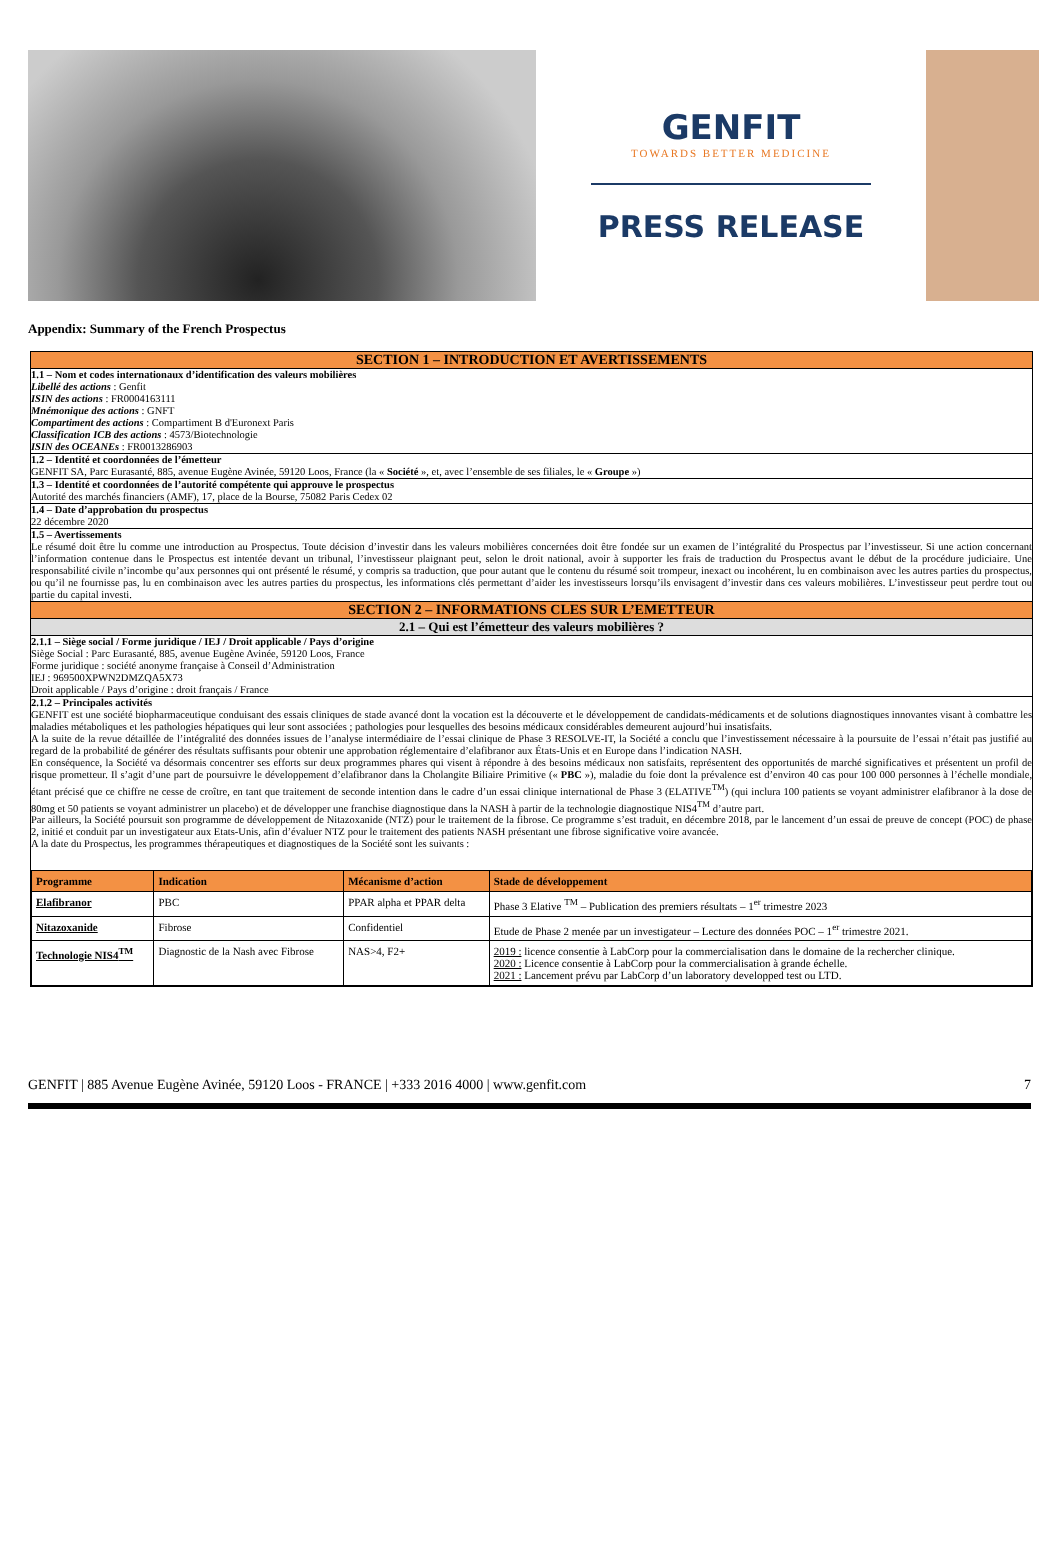GENFIT
TOWARDS BETTER MEDICINE
PRESS RELEASE
Appendix: Summary of the French Prospectus
SECTION 1 – INTRODUCTION ET AVERTISSEMENTS
1.1 – Nom et codes internationaux d’identification des valeurs mobilières
Libellé des actions : Genfit
ISIN des actions : FR0004163111
Mnémonique des actions : GNFT
Compartiment des actions : Compartiment B d'Euronext Paris
Classification ICB des actions : 4573/Biotechnologie
ISIN des OCEANEs : FR0013286903
1.2 – Identité et coordonnées de l’émetteur
GENFIT SA, Parc Eurasanté, 885, avenue Eugène Avinée, 59120 Loos, France (la « Société », et, avec l’ensemble de ses filiales, le « Groupe »)
1.3 – Identité et coordonnées de l’autorité compétente qui approuve le prospectus
Autorité des marchés financiers (AMF), 17, place de la Bourse, 75082 Paris Cedex 02
1.4 – Date d’approbation du prospectus
22 décembre 2020
1.5 – Avertissements
Le résumé doit être lu comme une introduction au Prospectus. Toute décision d’investir dans les valeurs mobilières concernées doit être fondée sur un examen de l’intégralité du Prospectus par l’investisseur. Si une action concernant l’information contenue dans le Prospectus est intentée devant un tribunal, l’investisseur plaignant peut, selon le droit national, avoir à supporter les frais de traduction du Prospectus avant le début de la procédure judiciaire. Une responsabilité civile n’incombe qu’aux personnes qui ont présenté le résumé, y compris sa traduction, que pour autant que le contenu du résumé soit trompeur, inexact ou incohérent, lu en combinaison avec les autres parties du prospectus, ou qu’il ne fournisse pas, lu en combinaison avec les autres parties du prospectus, les informations clés permettant d’aider les investisseurs lorsqu’ils envisagent d’investir dans ces valeurs mobilières. L’investisseur peut perdre tout ou partie du capital investi.
SECTION 2 – INFORMATIONS CLES SUR L’EMETTEUR
2.1 – Qui est l’émetteur des valeurs mobilières ?
2.1.1 – Siège social / Forme juridique / IEJ / Droit applicable / Pays d’origine
Siège Social : Parc Eurasanté, 885, avenue Eugène Avinée, 59120 Loos, France
Forme juridique : société anonyme française à Conseil d’Administration
IEJ : 969500XPWN2DMZQA5X73
Droit applicable / Pays d’origine : droit français / France
2.1.2 – Principales activités
GENFIT est une société biopharmaceutique conduisant des essais cliniques de stade avancé dont la vocation est la découverte et le développement de candidats-médicaments et de solutions diagnostiques innovantes visant à combattre les maladies métaboliques et les pathologies hépatiques qui leur sont associées ; pathologies pour lesquelles des besoins médicaux considérables demeurent aujourd’hui insatisfaits.
A la suite de la revue détaillée de l’intégralité des données issues de l’analyse intermédiaire de l’essai clinique de Phase 3 RESOLVE-IT, la Société a conclu que l’investissement nécessaire à la poursuite de l’essai n’était pas justifié au regard de la probabilité de générer des résultats suffisants pour obtenir une approbation réglementaire d’elafibranor aux États-Unis et en Europe dans l’indication NASH.
En conséquence, la Société va désormais concentrer ses efforts sur deux programmes phares qui visent à répondre à des besoins médicaux non satisfaits, représentent des opportunités de marché significatives et présentent un profil de risque prometteur. Il s’agit d’une part de poursuivre le développement d’elafibranor dans la Cholangite Biliaire Primitive (« PBC »), maladie du foie dont la prévalence est d’environ 40 cas pour 100 000 personnes à l’échelle mondiale, étant précisé que ce chiffre ne cesse de croître, en tant que traitement de seconde intention dans le cadre d’un essai clinique international de Phase 3 (ELATIVE<sup>TM</sup>) (qui inclura 100 patients se voyant administrer elafibranor à la dose de 80mg et 50 patients se voyant administrer un placebo) et de développer une franchise diagnostique dans la NASH à partir de la technologie diagnostique NIS4<sup>TM</sup> d’autre part.
Par ailleurs, la Société poursuit son programme de développement de Nitazoxanide (NTZ) pour le traitement de la fibrose. Ce programme s’est traduit, en décembre 2018, par le lancement d’un essai de preuve de concept (POC) de phase 2, initié et conduit par un investigateur aux Etats-Unis, afin d’évaluer NTZ pour le traitement des patients NASH présentant une fibrose significative voire avancée.
A la date du Prospectus, les programmes thérapeutiques et diagnostiques de la Société sont les suivants :
| Programme | Indication | Mécanisme d’action | Stade de développement |
| --- | --- | --- | --- |
| Elafibranor | PBC | PPAR alpha et PPAR delta | Phase 3 Elative <sup>TM</sup> – Publication des premiers résultats – 1<sup>er</sup> trimestre 2023 |
| Nitazoxanide | Fibrose | Confidentiel | Etude de Phase 2 menée par un investigateur – Lecture des données POC – 1<sup>er</sup> trimestre 2021. |
| Technologie NIS4<sup>TM</sup> | Diagnostic de la Nash avec Fibrose | NAS>4, F2+ | 2019 : licence consentie à LabCorp pour la commercialisation dans le domaine de la rechercher clinique. 2020 : Licence consentie à LabCorp pour la commercialisation à grande échelle. 2021 : Lancement prévu par LabCorp d’un laboratory developped test ou LTD. |
GENFIT | 885 Avenue Eugène Avinée, 59120 Loos - FRANCE | +333 2016 4000 | www.genfit.com 7